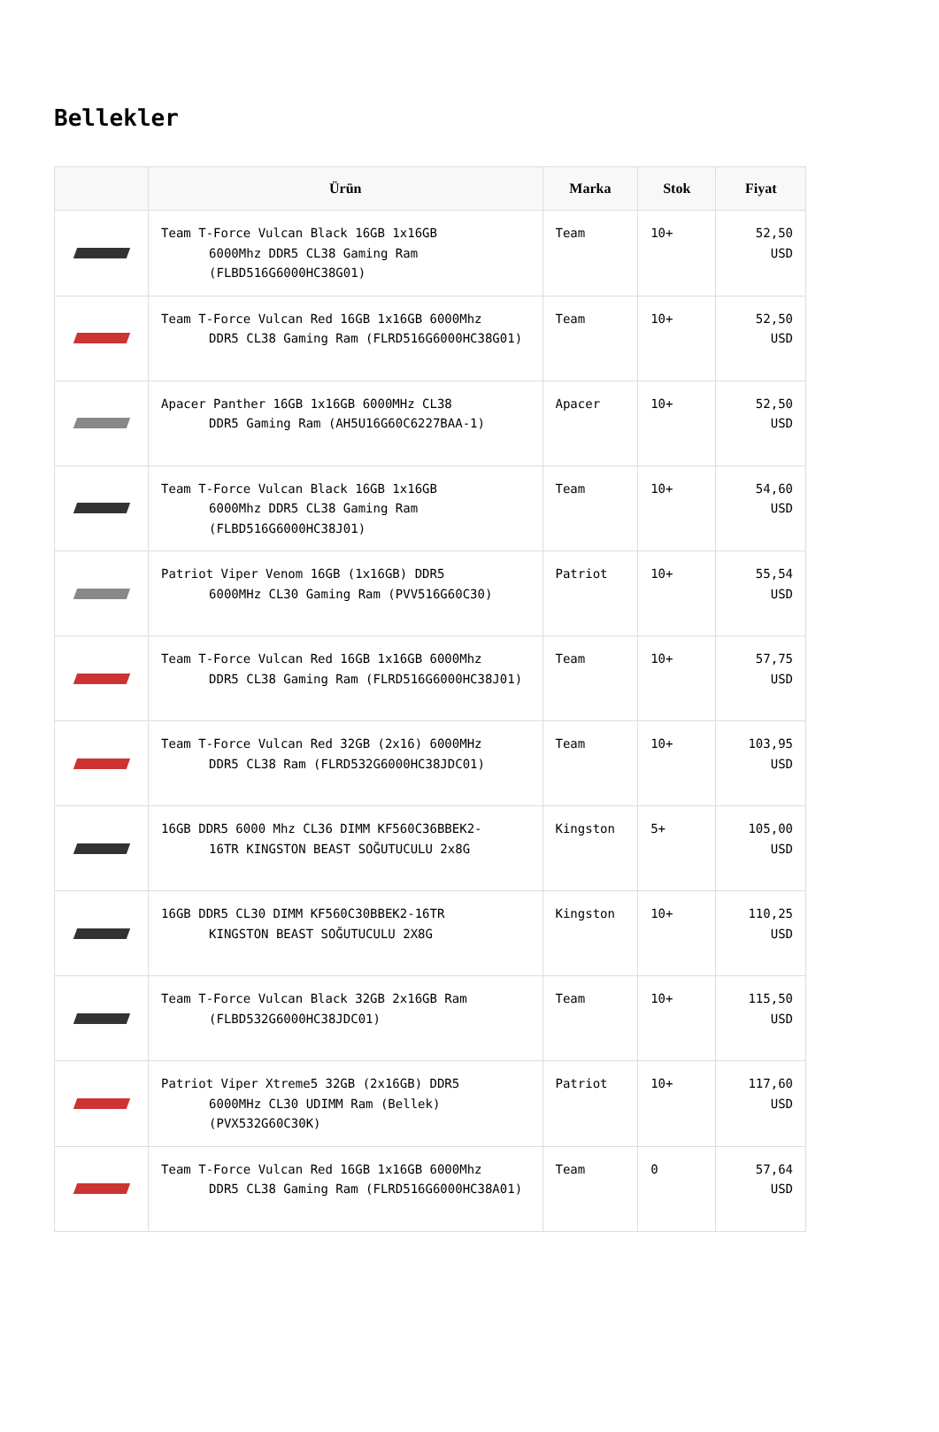Bellekler
| | Ürün | Marka | Stok | Fiyat |
| --- | --- | --- | --- | --- |
| | Team T-Force Vulcan Black 16GB 1x16GB 6000Mhz DDR5 CL38 Gaming Ram (FLBD516G6000HC38G01) | Team | 10+ | 52,50 USD |
| | Team T-Force Vulcan Red 16GB 1x16GB 6000Mhz DDR5 CL38 Gaming Ram (FLRD516G6000HC38G01) | Team | 10+ | 52,50 USD |
| | Apacer Panther 16GB 1x16GB 6000MHz CL38 DDR5 Gaming Ram (AH5U16G60C6227BAA-1) | Apacer | 10+ | 52,50 USD |
| | Team T-Force Vulcan Black 16GB 1x16GB 6000Mhz DDR5 CL38 Gaming Ram (FLBD516G6000HC38J01) | Team | 10+ | 54,60 USD |
| | Patriot Viper Venom 16GB (1x16GB) DDR5 6000MHz CL30 Gaming Ram (PVV516G60C30) | Patriot | 10+ | 55,54 USD |
| | Team T-Force Vulcan Red 16GB 1x16GB 6000Mhz DDR5 CL38 Gaming Ram (FLRD516G6000HC38J01) | Team | 10+ | 57,75 USD |
| | Team T-Force Vulcan Red 32GB (2x16) 6000MHz DDR5 CL38 Ram (FLRD532G6000HC38JDC01) | Team | 10+ | 103,95 USD |
| | 16GB DDR5 6000 Mhz CL36 DIMM KF560C36BBEK2- 16TR KINGSTON BEAST SOĞUTUCULU 2x8G | Kingston | 5+ | 105,00 USD |
| | 16GB DDR5 CL30 DIMM KF560C30BBEK2-16TR KINGSTON BEAST SOĞUTUCULU 2X8G | Kingston | 10+ | 110,25 USD |
| | Team T-Force Vulcan Black 32GB 2x16GB Ram (FLBD532G6000HC38JDC01) | Team | 10+ | 115,50 USD |
| | Patriot Viper Xtreme5 32GB (2x16GB) DDR5 6000MHz CL30 UDIMM Ram (Bellek) (PVX532G60C30K) | Patriot | 10+ | 117,60 USD |
| | Team T-Force Vulcan Red 16GB 1x16GB 6000Mhz DDR5 CL38 Gaming Ram (FLRD516G6000HC38A01) | Team | 0 | 57,64 USD |